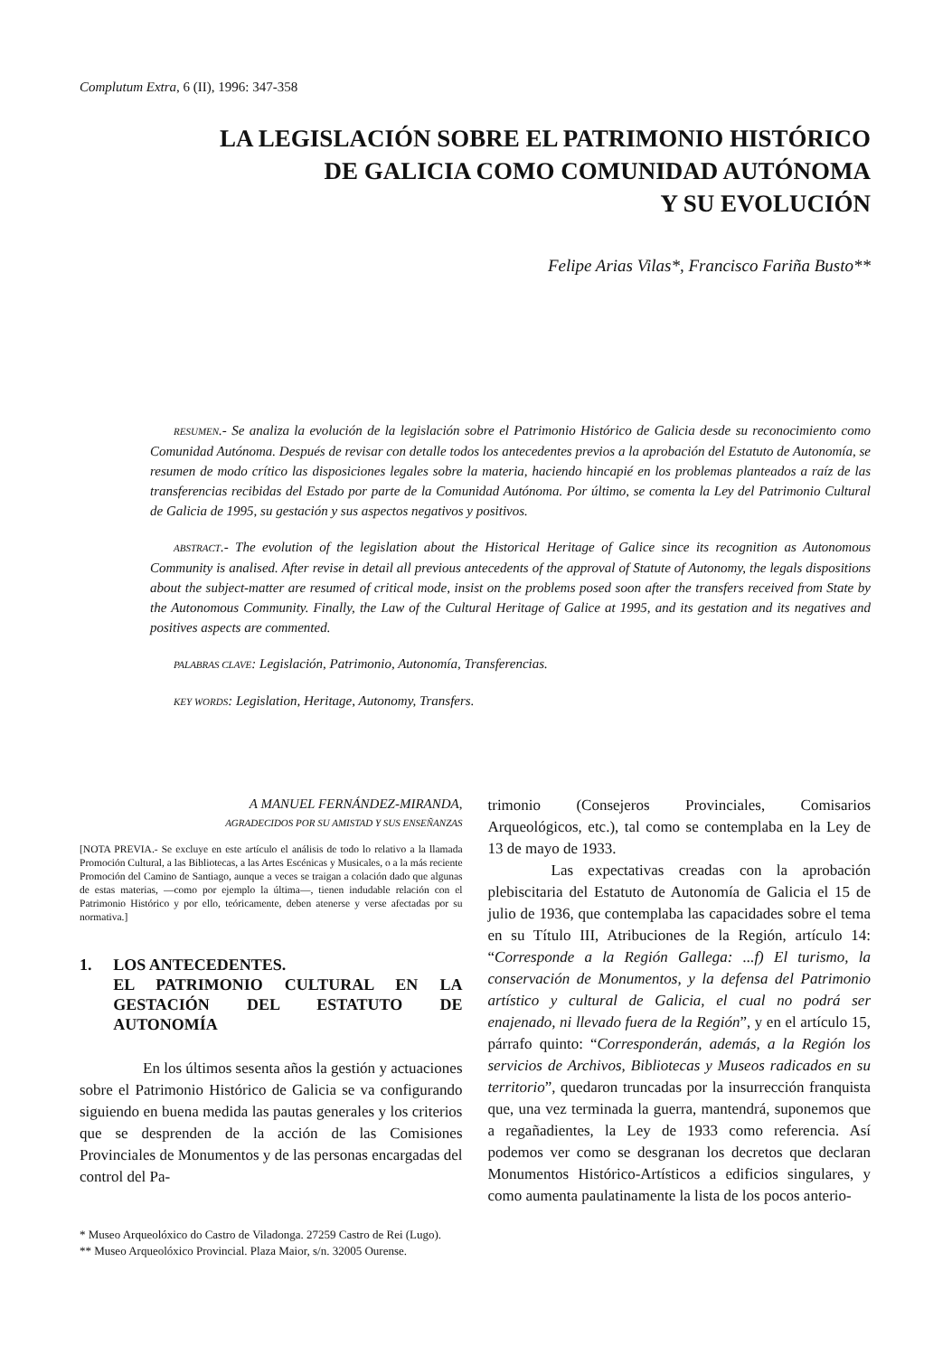Complutum Extra, 6 (II), 1996: 347-358
LA LEGISLACIÓN SOBRE EL PATRIMONIO HISTÓRICO
DE GALICIA COMO COMUNIDAD AUTÓNOMA
Y SU EVOLUCIÓN
Felipe Arias Vilas*, Francisco Fariña Busto**
RESUMEN.- Se analiza la evolución de la legislación sobre el Patrimonio Histórico de Galicia desde su reconocimiento como Comunidad Autónoma. Después de revisar con detalle todos los antecedentes previos a la aprobación del Estatuto de Autonomía, se resumen de modo crítico las disposiciones legales sobre la materia, haciendo hincapié en los problemas planteados a raíz de las transferencias recibidas del Estado por parte de la Comunidad Autónoma. Por último, se comenta la Ley del Patrimonio Cultural de Galicia de 1995, su gestación y sus aspectos negativos y positivos.
ABSTRACT.- The evolution of the legislation about the Historical Heritage of Galice since its recognition as Autonomous Community is analised. After revise in detail all previous antecedents of the approval of Statute of Autonomy, the legals dispositions about the subject-matter are resumed of critical mode, insist on the problems posed soon after the transfers received from State by the Autonomous Community. Finally, the Law of the Cultural Heritage of Galice at 1995, and its gestation and its negatives and positives aspects are commented.
PALABRAS CLAVE: Legislación, Patrimonio, Autonomía, Transferencias.
KEY WORDS: Legislation, Heritage, Autonomy, Transfers.
A MANUEL FERNÁNDEZ-MIRANDA,
AGRADECIDOS POR SU AMISTAD Y SUS ENSEÑANZAS
[NOTA PREVIA.- Se excluye en este artículo el análisis de todo lo relativo a la llamada Promoción Cultural, a las Bibliotecas, a las Artes Escénicas y Musicales, o a la más reciente Promoción del Camino de Santiago, aunque a veces se traigan a colación dado que algunas de estas materias, —como por ejemplo la última—, tienen indudable relación con el Patrimonio Histórico y por ello, teóricamente, deben atenerse y verse afectadas por su normativa.]
1. LOS ANTECEDENTES.
EL PATRIMONIO CULTURAL EN LA GESTACIÓN DEL ESTATUTO DE AUTONOMÍA
En los últimos sesenta años la gestión y actuaciones sobre el Patrimonio Histórico de Galicia se va configurando siguiendo en buena medida las pautas generales y los criterios que se desprenden de la acción de las Comisiones Provinciales de Monumentos y de las personas encargadas del control del Pa-
trimonio (Consejeros Provinciales, Comisarios Arqueológicos, etc.), tal como se contemplaba en la Ley de 13 de mayo de 1933.
Las expectativas creadas con la aprobación plebiscitaria del Estatuto de Autonomía de Galicia el 15 de julio de 1936, que contemplaba las capacidades sobre el tema en su Título III, Atribuciones de la Región, artículo 14: “Corresponde a la Región Gallega: ...f) El turismo, la conservación de Monumentos, y la defensa del Patrimonio artístico y cultural de Galicia, el cual no podrá ser enajenado, ni llevado fuera de la Región”, y en el artículo 15, párrafo quinto: “Corresponderán, además, a la Región los servicios de Archivos, Bibliotecas y Museos radicados en su territorio”, quedaron truncadas por la insurrección franquista que, una vez terminada la guerra, mantendrá, suponemos que a regañadientes, la Ley de 1933 como referencia. Así podemos ver como se desgranan los decretos que declaran Monumentos Histórico-Artísticos a edificios singulares, y como aumenta paulatinamente la lista de los pocos anterio-
* Museo Arqueolóxico do Castro de Viladonga. 27259 Castro de Rei (Lugo).
** Museo Arqueolóxico Provincial. Plaza Maior, s/n. 32005 Ourense.